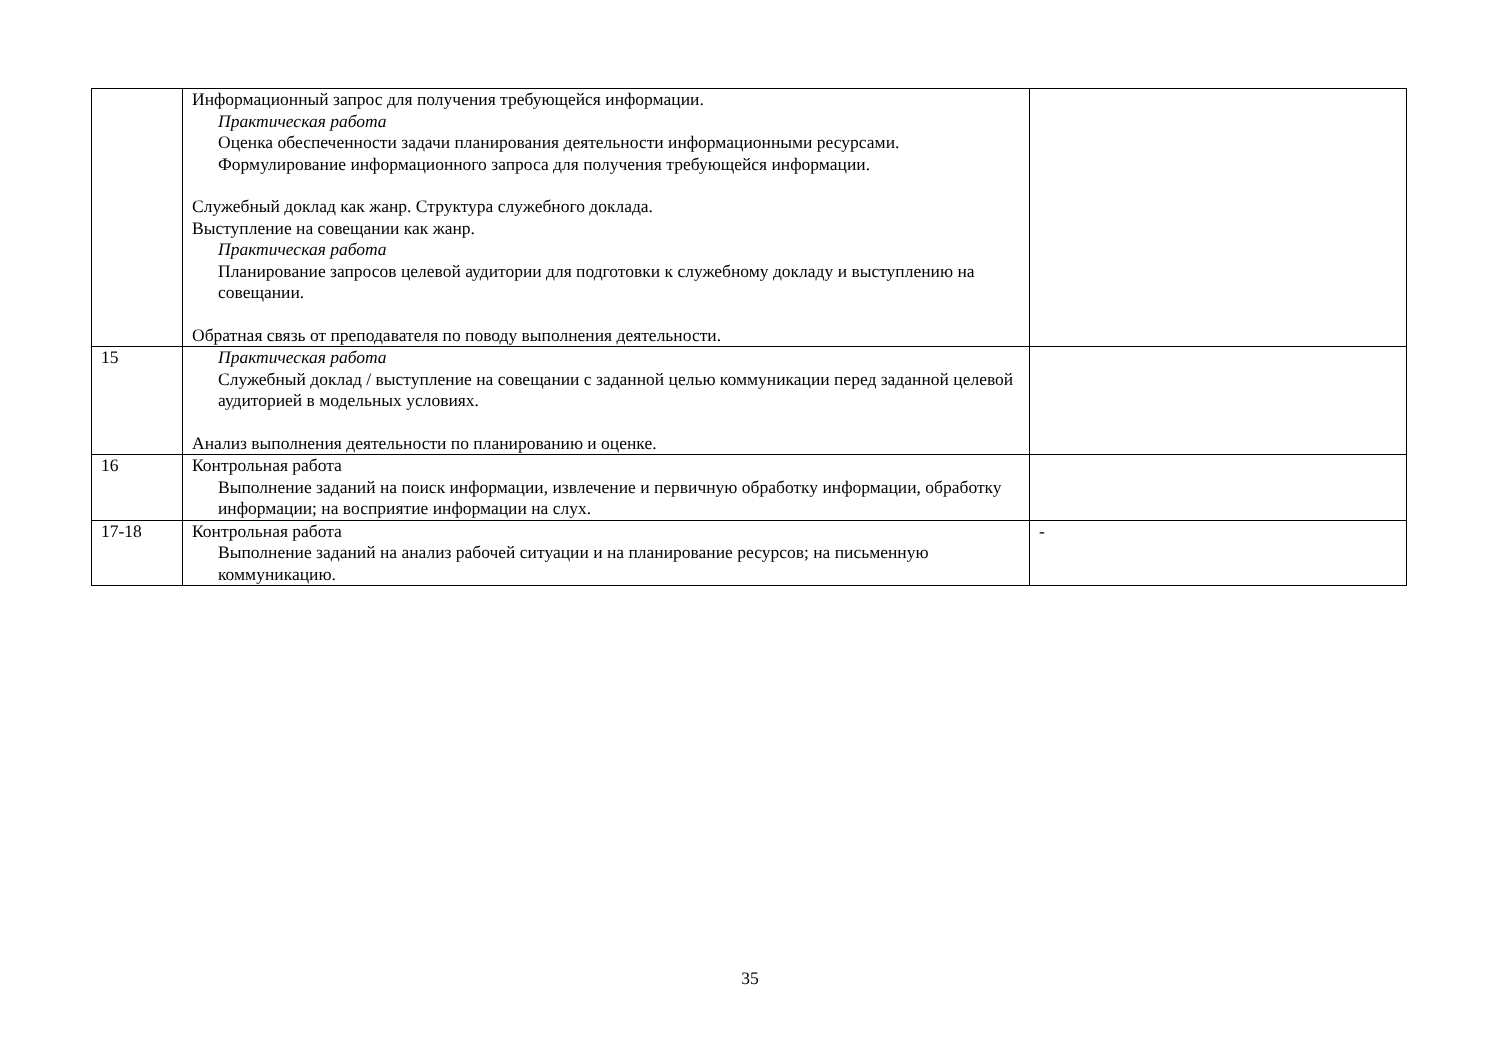| | Информационный запрос для получения требующейся информации. Практическая работа Оценка обеспеченности задачи планирования деятельности информационными ресурсами. Формулирование информационного запроса для получения требующейся информации. Служебный доклад как жанр. Структура служебного доклада. Выступление на совещании как жанр. Практическая работа Планирование запросов целевой аудитории для подготовки к служебному докладу и выступлению на совещании. Обратная связь от преподавателя по поводу выполнения деятельности. | |
| 15 | Практическая работа Служебный доклад / выступление на совещании с заданной целью коммуникации перед заданной целевой аудиторией в модельных условиях. Анализ выполнения деятельности по планированию и оценке. | |
| 16 | Контрольная работа Выполнение заданий на поиск информации, извлечение и первичную обработку информации, обработку информации; на восприятие информации на слух. | |
| 17-18 | Контрольная работа Выполнение заданий на анализ рабочей ситуации и на планирование ресурсов; на письменную коммуникацию. | - |
35